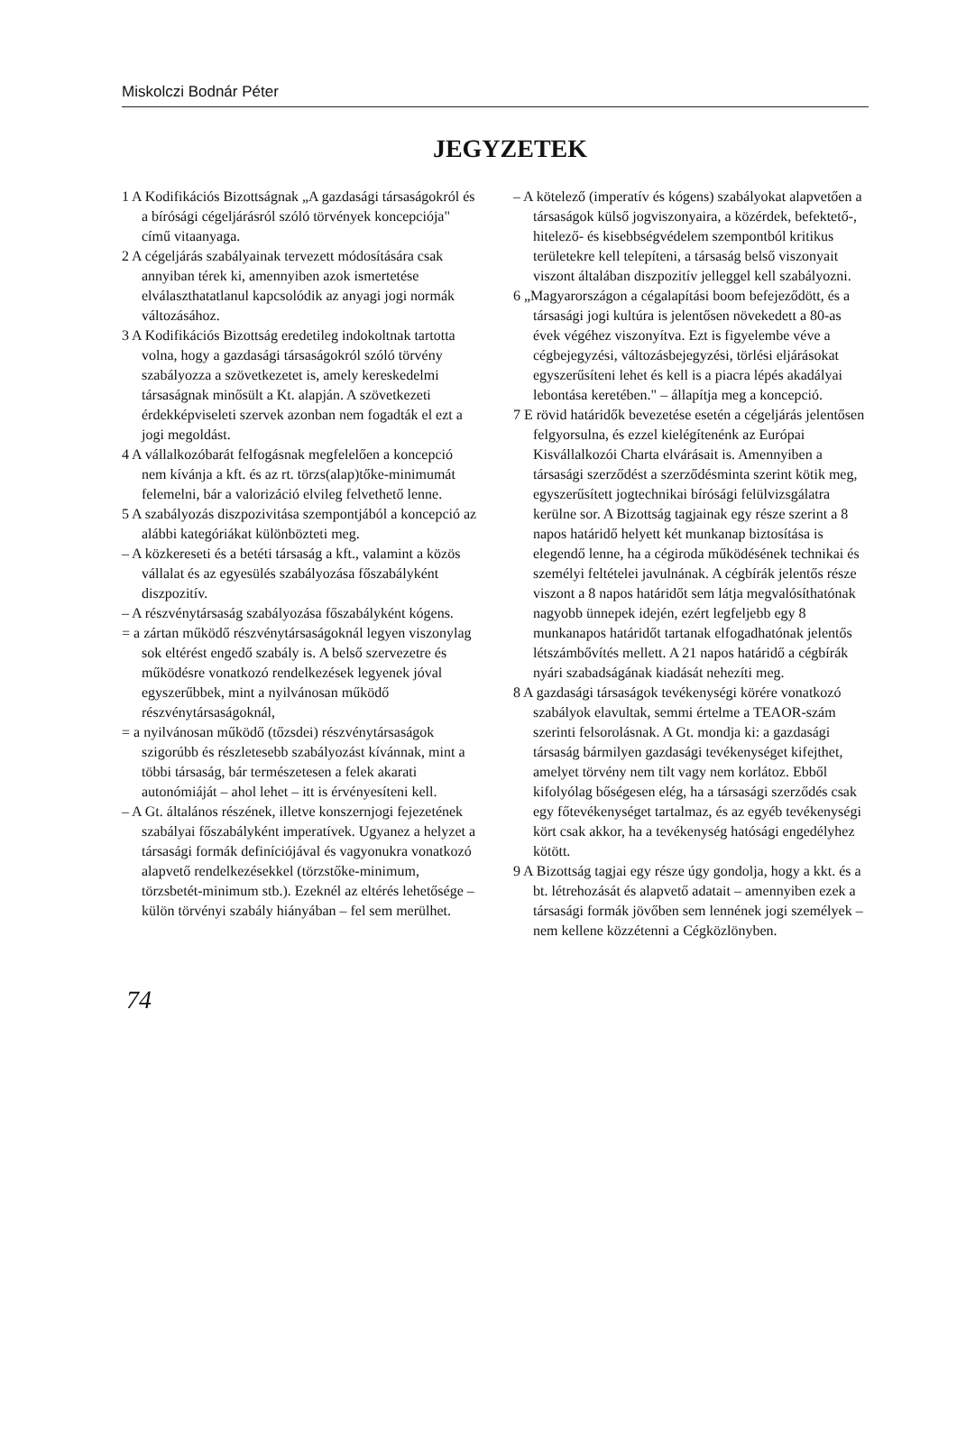Miskolczi Bodnár Péter
JEGYZETEK
1 A Kodifikációs Bizottságnak „A gazdasági társaságokról és a bírósági cégeljárásról szóló törvények koncepciója" című vitaanyaga.
2 A cégeljárás szabályainak tervezett módosítására csak annyiban térek ki, amennyiben azok ismertetése elválaszthatatlanul kapcsolódik az anyagi jogi normák változásához.
3 A Kodifikációs Bizottság eredetileg indokoltnak tartotta volna, hogy a gazdasági társaságokról szóló törvény szabályozza a szövetkezetet is, amely kereskedelmi társaságnak minősült a Kt. alapján. A szövetkezeti érdekképviseleti szervek azonban nem fogadták el ezt a jogi megoldást.
4 A vállalkozóbarát felfogásnak megfelelően a koncepció nem kívánja a kft. és az rt. törzs(alap)tőke-minimumát felemelni, bár a valorizáció elvileg felvethető lenne.
5 A szabályozás diszpozivitása szempontjából a koncepció az alábbi kategóriákat különbözteti meg.
– A közkereseti és a betéti társaság a kft., valamint a közös vállalat és az egyesülés szabályozása főszabályként diszpozitív.
– A részvénytársaság szabályozása főszabályként kógens.
= a zártan működő részvénytársaságoknál legyen viszonylag sok eltérést engedő szabály is. A belső szervezetre és működésre vonatkozó rendelkezések legyenek jóval egyszerűbbek, mint a nyilvánosan működő részvénytársaságoknál,
= a nyilvánosan működő (tőzsdei) részvénytársaságok szigorúbb és részletesebb szabályozást kívánnak, mint a többi társaság, bár természetesen a felek akarati autonómiáját – ahol lehet – itt is érvényesíteni kell.
– A Gt. általános részének, illetve konszernjogi fejezetének szabályai főszabályként imperatívek. Ugyanez a helyzet a társasági formák definíciójával és vagyonukra vonatkozó alapvető rendelkezésekkel (törzstőke-minimum, törzsbetét-minimum stb.). Ezeknél az eltérés lehetősége – külön törvényi szabály hiányában – fel sem merülhet.
– A kötelező (imperatív és kógens) szabályokat alapvetően a társaságok külső jogviszonyaira, a közérdek, befektető-, hitelező- és kisebbségvédelem szempontból kritikus területekre kell telepíteni, a társaság belső viszonyait viszont általában diszpozitív jelleggel kell szabályozni.
6 „Magyarországon a cégalapítási boom befejeződött, és a társasági jogi kultúra is jelentősen növekedett a 80-as évek végéhez viszonyítva. Ezt is figyelembe véve a cégbejegyzési, változásbejegyzési, törlési eljárásokat egyszerűsíteni lehet és kell is a piacra lépés akadályai lebontása keretében." – állapítja meg a koncepció.
7 E rövid határidők bevezetése esetén a cégeljárás jelentősen felgyorsulna, és ezzel kielégítenénk az Európai Kisvállalkozói Charta elvárásait is. Amennyiben a társasági szerződést a szerződésminta szerint kötik meg, egyszerűsített jogtechnikai bírósági felülvizsgálatra kerülne sor. A Bizottság tagjainak egy része szerint a 8 napos határidő helyett két munkanap biztosítása is elegendő lenne, ha a cégiroda működésének technikai és személyi feltételei javulnának. A cégbírák jelentős része viszont a 8 napos határidőt sem látja megvalósíthatónak nagyobb ünnepek idején, ezért legfeljebb egy 8 munkanapos határidőt tartanak elfogadhatónak jelentős létszámbővítés mellett. A 21 napos határidő a cégbírák nyári szabadságának kiadását nehezíti meg.
8 A gazdasági társaságok tevékenységi körére vonatkozó szabályok elavultak, semmi értelme a TEAOR-szám szerinti felsorolásnak. A Gt. mondja ki: a gazdasági társaság bármilyen gazdasági tevékenységet kifejthet, amelyet törvény nem tilt vagy nem korlátoz. Ebből kifolyólag bőségesen elég, ha a társasági szerződés csak egy főtevékenységet tartalmaz, és az egyéb tevékenységi kört csak akkor, ha a tevékenység hatósági engedélyhez kötött.
9 A Bizottság tagjai egy része úgy gondolja, hogy a kkt. és a bt. létrehozását és alapvető adatait – amennyiben ezek a társasági formák jövőben sem lennének jogi személyek – nem kellene közzétenni a Cégközlönyben.
74